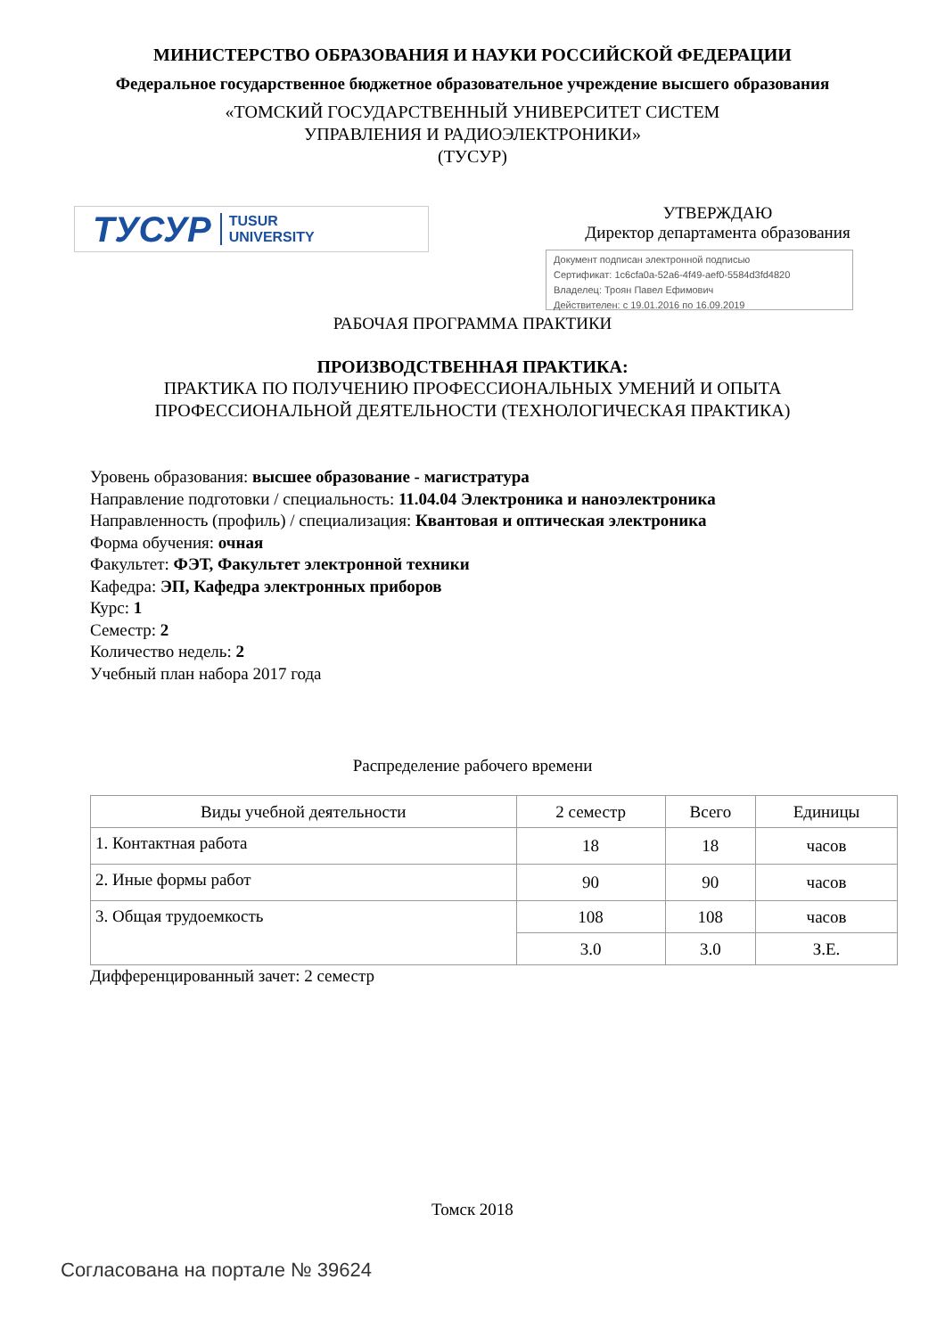МИНИСТЕРСТВО ОБРАЗОВАНИЯ И НАУКИ РОССИЙСКОЙ ФЕДЕРАЦИИ
Федеральное государственное бюджетное образовательное учреждение высшего образования
«ТОМСКИЙ ГОСУДАРСТВЕННЫЙ УНИВЕРСИТЕТ СИСТЕМ
УПРАВЛЕНИЯ И РАДИОЭЛЕКТРОНИКИ»
(ТУСУР)
ТУСУР TUSUR
UNIVERSITY
УТВЕРЖДАЮ
Директор департамента образования
Документ подписан электронной подписью
Сертификат: 1c6cfa0a-52a6-4f49-aef0-5584d3fd4820
Владелец: Троян Павел Ефимович
Действителен: с 19.01.2016 по 16.09.2019
РАБОЧАЯ ПРОГРАММА ПРАКТИКИ
ПРОИЗВОДСТВЕННАЯ ПРАКТИКА:
ПРАКТИКА ПО ПОЛУЧЕНИЮ ПРОФЕССИОНАЛЬНЫХ УМЕНИЙ И ОПЫТА
ПРОФЕССИОНАЛЬНОЙ ДЕЯТЕЛЬНОСТИ (ТЕХНОЛОГИЧЕСКАЯ ПРАКТИКА)
Уровень образования: высшее образование - магистратура
Направление подготовки / специальность: 11.04.04 Электроника и наноэлектроника
Направленность (профиль) / специализация: Квантовая и оптическая электроника
Форма обучения: очная
Факультет: ФЭТ, Факультет электронной техники
Кафедра: ЭП, Кафедра электронных приборов
Курс: 1
Семестр: 2
Количество недель: 2
Учебный план набора 2017 года
Распределение рабочего времени
| Виды учебной деятельности | 2 семестр | Всего | Единицы |
| --- | --- | --- | --- |
| 1. Контактная работа | 18 | 18 | часов |
| 2. Иные формы работ | 90 | 90 | часов |
| 3. Общая трудоемкость | 108 | 108 | часов |
| | 3.0 | 3.0 | З.Е. |
Дифференцированный зачет: 2 семестр
Томск 2018
Согласована на портале № 39624